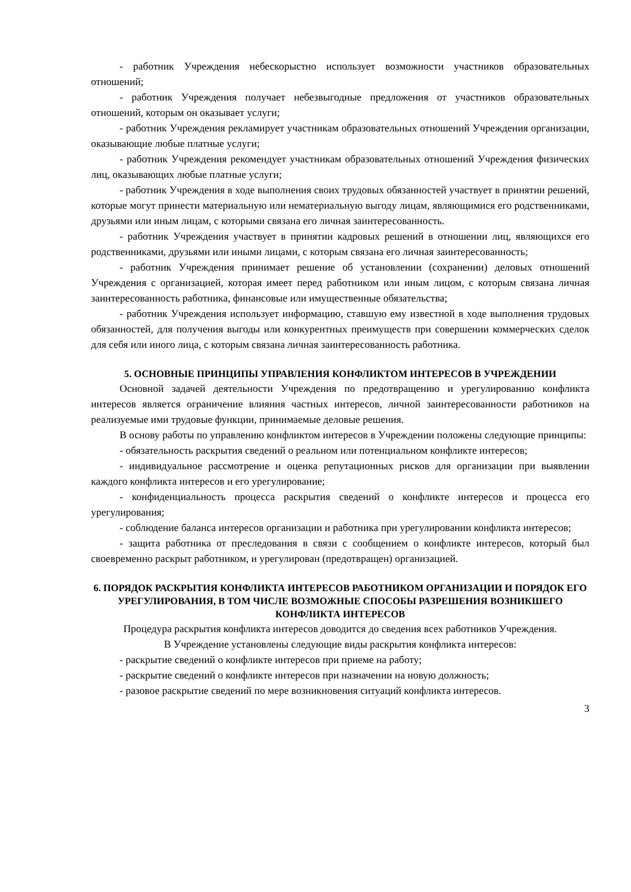- работник Учреждения небескорыстно использует возможности участников образовательных отношений;
- работник Учреждения получает небезвыгодные предложения от участников образовательных отношений, которым он оказывает услуги;
- работник Учреждения рекламирует участникам образовательных отношений Учреждения организации, оказывающие любые платные услуги;
- работник Учреждения рекомендует участникам образовательных отношений Учреждения физических лиц, оказывающих любые платные услуги;
- работник Учреждения в ходе выполнения своих трудовых обязанностей участвует в принятии решений, которые могут принести материальную или нематериальную выгоду лицам, являющимися его родственниками, друзьями или иным лицам, с которыми связана его личная заинтересованность.
- работник Учреждения участвует в принятии кадровых решений в отношении лиц, являющихся его родственниками, друзьями или иными лицами, с которым связана его личная заинтересованность;
- работник Учреждения принимает решение об установлении (сохранении) деловых отношений Учреждения с организацией, которая имеет перед работником или иным лицом, с которым связана личная заинтересованность работника, финансовые или имущественные обязательства;
- работник Учреждения использует информацию, ставшую ему известной в ходе выполнения трудовых обязанностей, для получения выгоды или конкурентных преимуществ при совершении коммерческих сделок для себя или иного лица, с которым связана личная заинтересованность работника.
5. ОСНОВНЫЕ ПРИНЦИПЫ УПРАВЛЕНИЯ КОНФЛИКТОМ ИНТЕРЕСОВ В УЧРЕЖДЕНИИ
Основной задачей деятельности Учреждения по предотвращению и урегулированию конфликта интересов является ограничение влияния частных интересов, личной заинтересованности работников на реализуемые ими трудовые функции, принимаемые деловые решения.
В основу работы по управлению конфликтом интересов в Учреждении положены следующие принципы:
- обязательность раскрытия сведений о реальном или потенциальном конфликте интересов;
- индивидуальное рассмотрение и оценка репутационных рисков для организации при выявлении каждого конфликта интересов и его урегулирование;
- конфиденциальность процесса раскрытия сведений о конфликте интересов и процесса его урегулирования;
- соблюдение баланса интересов организации и работника при урегулировании конфликта интересов;
- защита работника от преследования в связи с сообщением о конфликте интересов, который был своевременно раскрыт работником, и урегулирован (предотвращен) организацией.
6. ПОРЯДОК РАСКРЫТИЯ КОНФЛИКТА ИНТЕРЕСОВ РАБОТНИКОМ ОРГАНИЗАЦИИ И ПОРЯДОК ЕГО УРЕГУЛИРОВАНИЯ, В ТОМ ЧИСЛЕ ВОЗМОЖНЫЕ СПОСОБЫ РАЗРЕШЕНИЯ ВОЗНИКШЕГО КОНФЛИКТА ИНТЕРЕСОВ
Процедура раскрытия конфликта интересов доводится до сведения всех работников Учреждения.
В Учреждение установлены следующие виды раскрытия конфликта интересов:
- раскрытие сведений о конфликте интересов при приеме на работу;
- раскрытие сведений о конфликте интересов при назначении на новую должность;
- разовое раскрытие сведений по мере возникновения ситуаций конфликта интересов.
3